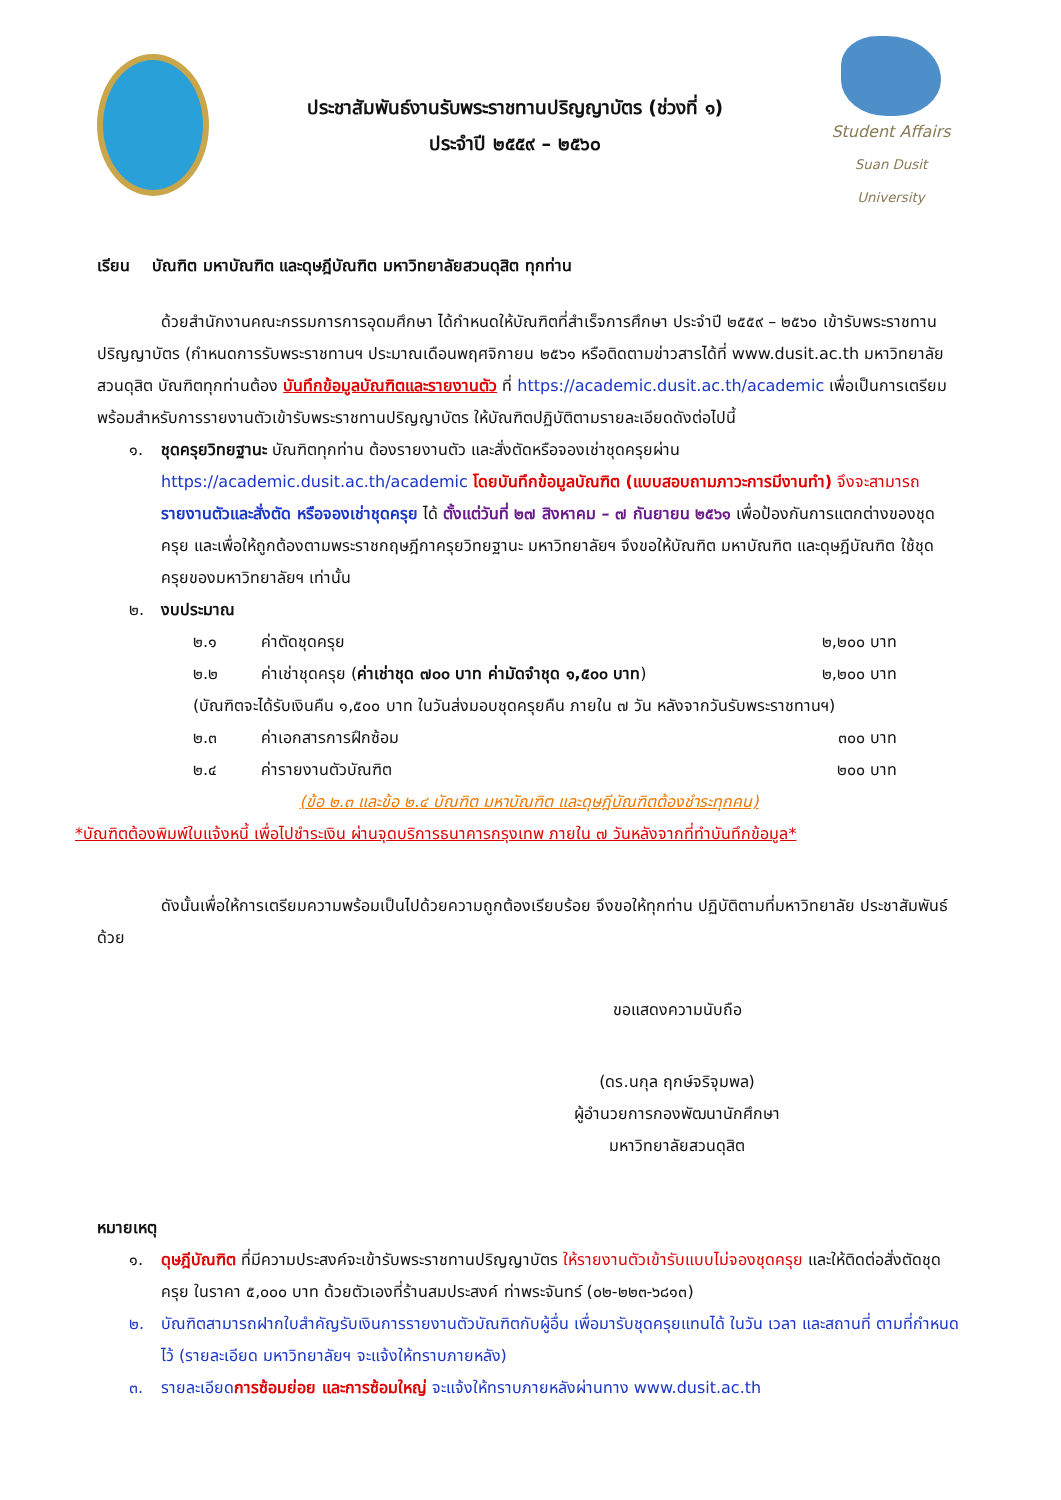ประชาสัมพันธ์งานรับพระราชทานปริญญาบัตร (ช่วงที่ ๑)
ประจำปี ๒๕๕๙ – ๒๕๖๐
Student Affairs
Suan Dusit University
เรียน บัณฑิต มหาบัณฑิต และดุษฎีบัณฑิต มหาวิทยาลัยสวนดุสิต ทุกท่าน
ด้วยสำนักงานคณะกรรมการการอุดมศึกษา ได้กำหนดให้บัณฑิตที่สำเร็จการศึกษา ประจำปี ๒๕๕๙ – ๒๕๖๐ เข้ารับพระราชทานปริญญาบัตร (กำหนดการรับพระราชทานฯ ประมาณเดือนพฤศจิกายน ๒๕๖๑ หรือติดตามข่าวสารได้ที่ www.dusit.ac.th มหาวิทยาลัยสวนดุสิต บัณฑิตทุกท่านต้อง บันทึกข้อมูลบัณฑิตและรายงานตัว ที่ https://academic.dusit.ac.th/academic เพื่อเป็นการเตรียมพร้อมสำหรับการรายงานตัวเข้ารับพระราชทานปริญญาบัตร ให้บัณฑิตปฏิบัติตามรายละเอียดดังต่อไปนี้
๑. ชุดครุยวิทยฐานะ บัณฑิตทุกท่าน ต้องรายงานตัว และสั่งตัดหรือจองเช่าชุดครุยผ่าน https://academic.dusit.ac.th/academic โดยบันทึกข้อมูลบัณฑิต (แบบสอบถามภาวะการมีงานทำ) จึงจะสามารถ รายงานตัวและสั่งตัด หรือจองเช่าชุดครุย ได้ ตั้งแต่วันที่ ๒๗ สิงหาคม – ๗ กันยายน ๒๕๖๑ เพื่อป้องกันการแตกต่างของชุดครุย และเพื่อให้ถูกต้องตามพระราชกฤษฎีกาครุยวิทยฐานะ มหาวิทยาลัยฯ จึงขอให้บัณฑิต มหาบัณฑิต และดุษฎีบัณฑิต ใช้ชุดครุยของมหาวิทยาลัยฯ เท่านั้น
๒. งบประมาณ
๒.๑ ค่าตัดชุดครุย ๒,๒๐๐ บาท
๒.๒ ค่าเช่าชุดครุย (ค่าเช่าชุด ๗๐๐ บาท ค่ามัดจำชุด ๑,๕๐๐ บาท) ๒,๒๐๐ บาท
(บัณฑิตจะได้รับเงินคืน ๑,๕๐๐ บาท ในวันส่งมอบชุดครุยคืน ภายใน ๗ วัน หลังจากวันรับพระราชทานฯ)
๒.๓ ค่าเอกสารการฝึกซ้อม ๓๐๐ บาท
๒.๔ ค่ารายงานตัวบัณฑิต ๒๐๐ บาท
(ข้อ ๒.๓ และข้อ ๒.๔ บัณฑิต มหาบัณฑิต และดุษฎีบัณฑิตต้องชำระทุกคน)
*บัณฑิตต้องพิมพ์ใบแจ้งหนี้ เพื่อไปชำระเงิน ผ่านจุดบริการธนาคารกรุงเทพ ภายใน ๗ วันหลังจากที่ทำบันทึกข้อมูล*
ดังนั้นเพื่อให้การเตรียมความพร้อมเป็นไปด้วยความถูกต้องเรียบร้อย จึงขอให้ทุกท่าน ปฏิบัติตามที่มหาวิทยาลัย ประชาสัมพันธ์ ด้วย
ขอแสดงความนับถือ
(ดร.นกุล ฤกษ์จริจุมพล)
ผู้อำนวยการกองพัฒนานักศึกษา
มหาวิทยาลัยสวนดุสิต
หมายเหตุ
๑. ดุษฎีบัณฑิต ที่มีความประสงค์จะเข้ารับพระราชทานปริญญาบัตร ให้รายงานตัวเข้ารับแบบไม่จองชุดครุย และให้ติดต่อสั่งตัดชุดครุย ในราคา ๕,๐๐๐ บาท ด้วยตัวเองที่ร้านสมประสงค์ ท่าพระจันทร์ (๐๒-๒๒๓-๖๘๑๓)
๒. บัณฑิตสามารถฝากใบสำคัญรับเงินการรายงานตัวบัณฑิตกับผู้อื่น เพื่อมารับชุดครุยแทนได้ ในวัน เวลา และสถานที่ ตามที่กำหนดไว้ (รายละเอียด มหาวิทยาลัยฯ จะแจ้งให้ทราบภายหลัง)
๓. รายละเอียดการซ้อมย่อย และการซ้อมใหญ่ จะแจ้งให้ทราบภายหลังผ่านทาง www.dusit.ac.th